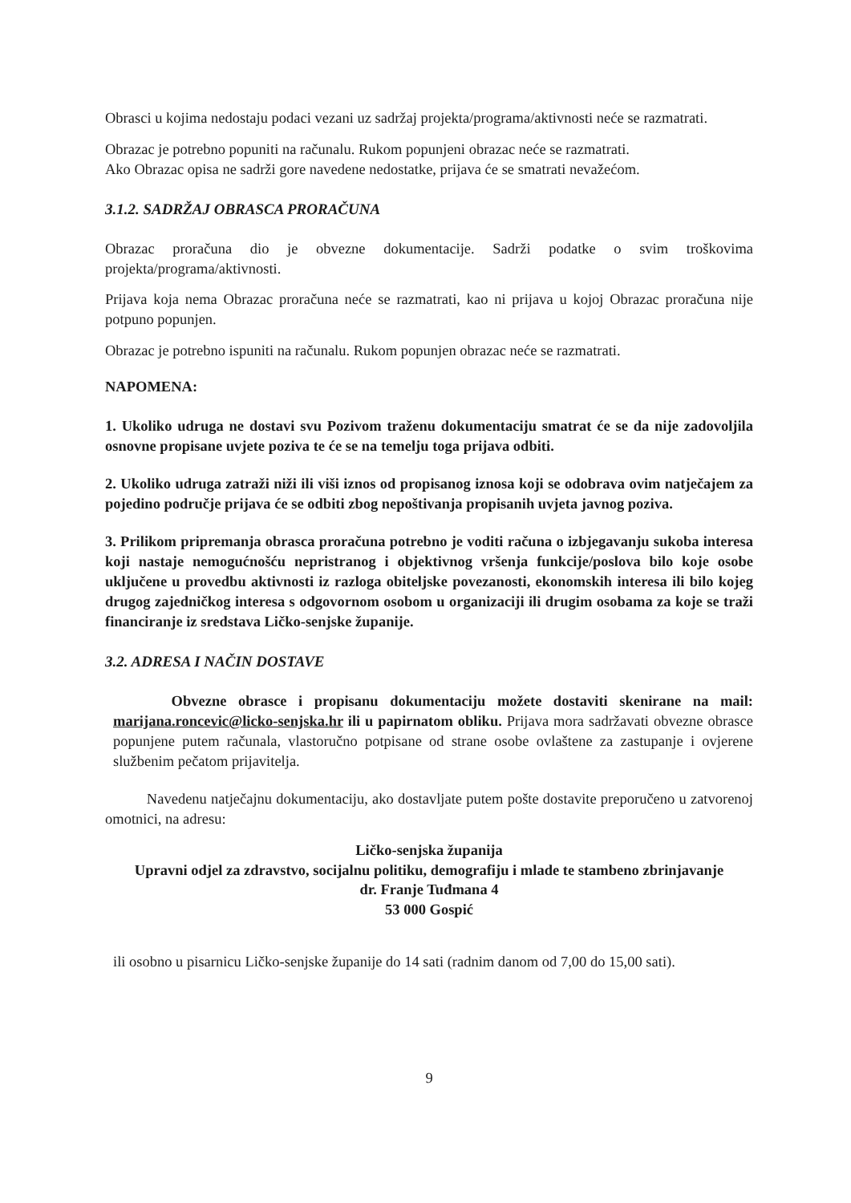Obrasci u kojima nedostaju podaci vezani uz sadržaj projekta/programa/aktivnosti neće se razmatrati.
Obrazac je potrebno popuniti na računalu. Rukom popunjeni obrazac neće se razmatrati.
Ako Obrazac opisa ne sadrži gore navedene nedostatke, prijava će se smatrati nevažećom.
3.1.2. SADRŽAJ OBRASCA PRORAČUNA
Obrazac proračuna dio je obvezne dokumentacije. Sadrži podatke o svim troškovima projekta/programa/aktivnosti.
Prijava koja nema Obrazac proračuna neće se razmatrati, kao ni prijava u kojoj Obrazac proračuna nije potpuno popunjen.
Obrazac je potrebno ispuniti na računalu. Rukom popunjen obrazac neće se razmatrati.
NAPOMENA:
1. Ukoliko udruga ne dostavi svu Pozivom traženu dokumentaciju smatrat će se da nije zadovoljila osnovne propisane uvjete poziva te će se na temelju toga prijava odbiti.
2. Ukoliko udruga zatraži niži ili viši iznos od propisanog iznosa koji se odobrava ovim natječajem za pojedino područje prijava će se odbiti zbog nepoštivanja propisanih uvjeta javnog poziva.
3. Prilikom pripremanja obrasca proračuna potrebno je voditi računa o izbjegavanju sukoba interesa koji nastaje nemogućnošću nepristranog i objektivnog vršenja funkcije/poslova bilo koje osobe uključene u provedbu aktivnosti iz razloga obiteljske povezanosti, ekonomskih interesa ili bilo kojeg drugog zajedničkog interesa s odgovornom osobom u organizaciji ili drugim osobama za koje se traži financiranje iz sredstava Ličko-senjske županije.
3.2. ADRESA I NAČIN DOSTAVE
Obvezne obrasce i propisanu dokumentaciju možete dostaviti skenirane na mail: marijana.roncevic@licko-senjska.hr ili u papirnatom obliku. Prijava mora sadržavati obvezne obrasce popunjene putem računala, vlastoručno potpisane od strane osobe ovlaštene za zastupanje i ovjerene službenim pečatom prijavitelja.
Navedenu natječajnu dokumentaciju, ako dostavljate putem pošte dostavite preporučeno u zatvorenoj omotnici, na adresu:
Ličko-senjska županija
Upravni odjel za zdravstvo, socijalnu politiku, demografiju i mlade te stambeno zbrinjavanje
dr. Franje Tuđmana 4
53 000 Gospić
ili osobno u pisarnicu Ličko-senjske županije do 14 sati (radnim danom od 7,00 do 15,00 sati).
9